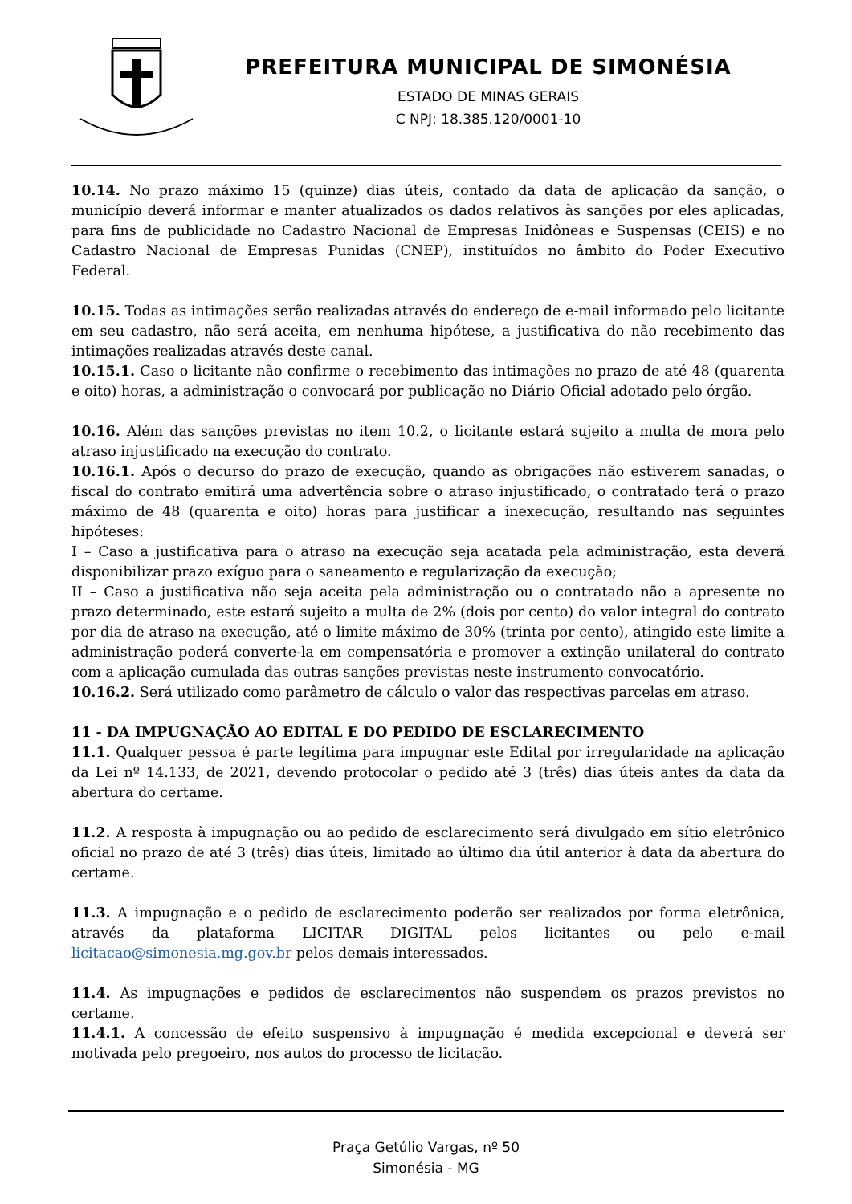PREFEITURA MUNICIPAL DE SIMONÉSIA
ESTADO DE MINAS GERAIS
C NPJ: 18.385.120/0001-10
10.14. No prazo máximo 15 (quinze) dias úteis, contado da data de aplicação da sanção, o município deverá informar e manter atualizados os dados relativos às sanções por eles aplicadas, para fins de publicidade no Cadastro Nacional de Empresas Inidôneas e Suspensas (CEIS) e no Cadastro Nacional de Empresas Punidas (CNEP), instituídos no âmbito do Poder Executivo Federal.
10.15. Todas as intimações serão realizadas através do endereço de e-mail informado pelo licitante em seu cadastro, não será aceita, em nenhuma hipótese, a justificativa do não recebimento das intimações realizadas através deste canal.
10.15.1. Caso o licitante não confirme o recebimento das intimações no prazo de até 48 (quarenta e oito) horas, a administração o convocará por publicação no Diário Oficial adotado pelo órgão.
10.16. Além das sanções previstas no item 10.2, o licitante estará sujeito a multa de mora pelo atraso injustificado na execução do contrato.
10.16.1. Após o decurso do prazo de execução, quando as obrigações não estiverem sanadas, o fiscal do contrato emitirá uma advertência sobre o atraso injustificado, o contratado terá o prazo máximo de 48 (quarenta e oito) horas para justificar a inexecução, resultando nas seguintes hipóteses:
I – Caso a justificativa para o atraso na execução seja acatada pela administração, esta deverá disponibilizar prazo exíguo para o saneamento e regularização da execução;
II – Caso a justificativa não seja aceita pela administração ou o contratado não a apresente no prazo determinado, este estará sujeito a multa de 2% (dois por cento) do valor integral do contrato por dia de atraso na execução, até o limite máximo de 30% (trinta por cento), atingido este limite a administração poderá converte-la em compensatória e promover a extinção unilateral do contrato com a aplicação cumulada das outras sanções previstas neste instrumento convocatório.
10.16.2. Será utilizado como parâmetro de cálculo o valor das respectivas parcelas em atraso.
11 - DA IMPUGNAÇÃO AO EDITAL E DO PEDIDO DE ESCLARECIMENTO
11.1. Qualquer pessoa é parte legítima para impugnar este Edital por irregularidade na aplicação da Lei nº 14.133, de 2021, devendo protocolar o pedido até 3 (três) dias úteis antes da data da abertura do certame.
11.2. A resposta à impugnação ou ao pedido de esclarecimento será divulgado em sítio eletrônico oficial no prazo de até 3 (três) dias úteis, limitado ao último dia útil anterior à data da abertura do certame.
11.3. A impugnação e o pedido de esclarecimento poderão ser realizados por forma eletrônica, através da plataforma LICITAR DIGITAL pelos licitantes ou pelo e-mail licitacao@simonesia.mg.gov.br pelos demais interessados.
11.4. As impugnações e pedidos de esclarecimentos não suspendem os prazos previstos no certame.
11.4.1. A concessão de efeito suspensivo à impugnação é medida excepcional e deverá ser motivada pelo pregoeiro, nos autos do processo de licitação.
Praça Getúlio Vargas, nº 50
Simonésia - MG